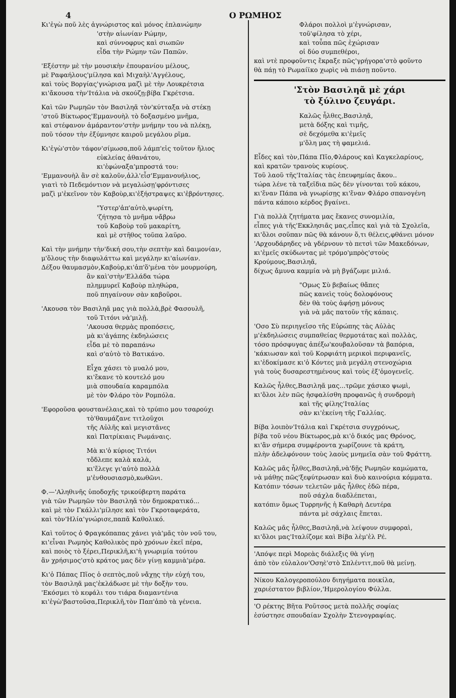4 Ο ΡΩΜΗΟΣ
Κι'ἐγὼ ποῦ λὲς ἀγνώριστος καὶ μόνος ἐπλανώμην
'στὴν αἰωνίαν Ρώμην,
καὶ σύννοφρυς καὶ σιωπῶν
εἶδα τὴν Ρώμην τῶν Παπῶν.
'Εξέστην μὲ τὴν μουσικὴν ἐπουρανίου μέλους,
μὲ Ραφαήλους'μίλησα καὶ Μιχαὴλ'Αγγέλους,
καὶ τοὺς Βοργίας'γνώρισα μαζὶ μὲ τὴν Λουκρέτσια
κι'ἄκουσα τὴν'Ιτάλια νὰ σκούζῃ:βίβα Γκρέτσια.
Καὶ τῶν Ρωμηῶν τὸν Βασιληᾶ τὸν'κύτταξα νὰ στέκῃ
'στοῦ Βίκτωρος'Εμμανουὴλ τὸ δοξασμένο μνῆμα,
καὶ στέφανον ἀμάραντον'στὴν μνήμην του νὰ πλέκῃ,
ποῦ τόσον τὴν ἐξύμνησε καιροῦ μεγάλου ρῖμα.
Κι'ἐγὼ'στὸν τάφον'σίμωσα,ποῦ λάμπ'εἰς τοῦτον ἥλιος
εὐκλείας ἀθανάτου,
κι'ἐφώναξα'μπροστά του:
'Εμμανουὴλ ἂν σὲ καλοῦν,ἀλλ'εἶσ'Εμμανουήλιος,
γιατὶ τὸ Πεδεμόντιον νὰ μεγαλώσῃ'φρόντισες
μαζὶ μ'ἐκεῖνον τὸν Καβοὺρ,κι'ἐξήστραψες κι'ἐβρόντησες.
"Υστερ'ἀπ'αὐτὸ,ψωρίτη,
'ζήτησα τὸ μνῆμα νἄβρω
τοῦ Καβοὺρ τοῦ μακαρίτη,
καὶ μὲ στῆθος τοῦπα λαῦρο.
Καὶ τὴν μνήμην τὴν'δική σου,τὴν σεπτὴν καὶ δαιμονίαν,
μ'ὅλους τὴν διαφυλάττω καὶ μεγάλην κι'αἰωνίαν.
Δέξου θαυμασμὸν,Καβοὺρ,κι'ἀπ'ὅ'μένα τὸν μουρμούρη,
ἂν καὶ'στὴν'Ελλάδα τώρα
πλημμυρεῖ Καβοὺρ πληθώρα,
ποῦ πηγαίνουν σὰν καβοῦροι.
'Ακουσα τὸν Βασιληᾶ μας γιὰ πολλὰ,βρὲ Φασουλῆ,
τοῦ Τιτόνι νὰ'μιλῇ.
'Ακουσα θερμὰς προπόσεις,
μὰ κι'ἀγάπης ἐκδηλώσεις
εἶδα μὲ τὸ παραπάνω
καὶ σ'αὐτὸ τὸ Βατικάνο.
Εἶχα χάσει τὸ μυαλό μου,
κι'ἔκανε τὸ κουτελό μου
μιὰ σπουδαία καραμπόλα
μὲ τὸν Φλάρο τὸν Ρομπόλα.
'Εφοροῦσα φουστανέλαις,καὶ τὸ τρύπιο μου τσαρούχι
τὸ'θαυμάζανε τιτλοῦχοι
τῆς Αὐλῆς καὶ μεγιστᾶνες
καὶ Πατρίκιαις Ρωμάναις.
Μὰ κι'ὁ κύριος Τιτόνι
τὄδλεπε καλὰ καλὰ,
κι'ἔλεγε γι'αὐτὸ πολλὰ
μ'ἐνθουσιασμὸ,κωθῶνι.
Φ.—'Αληθινῆς ὑποδοχῆς τρικούβερτη παράτα
γιὰ τῶν Ρωμηῶν τὸν Βασιληᾶ τὸν δημοκρατικό...
καὶ μὲ τὸν Γκάλλι'μίλησε καὶ τὸν Γκροταφεράτα,
καὶ τὸν'Ηλία'γνώρισε,παπᾶ Καθολικό.
Καὶ τοῦτος ὁ Φραγκόπαπας χάνει γιὰ'μᾶς τὸν νοῦ του,
κι'εἶναι Ρωμηὸς Καθολικὸς πρὸ χρόνων ἐκεῖ πέρα,
καὶ ποιὸς τὸ ξέρει,Περικλῆ,κι'ἡ γνωριμία τούτου
ἂν χρήσιμος'στὸ κράτος μας δὲν γίνῃ καμμιὰ'μέρα.
Κι'ὁ Πάπας Πῖος ὁ σεπτὸς,ποῦ νἄχῃς τὴν εὐχή του,
τὸν Βασιληᾶ μας'ἐκλάδωσε μὲ τὴν δοξὴν του.
'Εκόσμει τὸ κεφάλι του τιάρα διαμαντένια
κι'ἐγὼ'βαστοῦσα,Περικλῆ,τὸν Παπ'ἀπὸ τὰ γένεια.
Φλάροι πολλοὶ μ'ἐγνώρισαν,
τοῦ'φίλησα τὸ χέρι,
καὶ τοὖπα πῶς ἐχώρισαν
οἱ δύο συμπεθέροι,
καὶ ντὲ προφοῦντις ἔκραξε πῶς'γρήγορα'στὸ φοῦντο
θὰ πάῃ τὸ Ρωμαίϊκο χωρὶς νὰ πιάσῃ ποῦντο.
'Στὸν Βασιληᾶ μὲ χάρι
τὸ ξύλινο ζευγάρι.
Καλῶς ἦλθες,Βασιληᾶ,
μετὰ δόξης καὶ τιμῆς,
σὲ δεχόμεθα κι'ἐμεῖς
μ'ὅλη μας τὴ φαμελιά.
Εἶδες καὶ τὸν,Πάπα Πῖο,Φλάρους καὶ Καγκελαρίους,
καὶ κρατῶν τρανοὺς κυρίους.
Τοῦ λαοῦ τῆς'Ιταλίας τὰς ἐπευφημίας ἄκου..
τώρα λένε τὰ ταξεῖδια πῶς δὲν γίνονται τοῦ κάκου,
κι'ἕναν Πάπα νὰ γνωρίσῃς κι'ἕναν Φλάρο σπανογένη
πάντα κάποιο κέρδος βγαίνει.
Γιὰ πολλὰ ζητήματα μας ἔκανες συνομιλία,
εἶπες γιὰ τῆς'Εκκλησιᾶς μας,εἶπες καὶ γιὰ τὰ Σχολεῖα,
κι'ὅλοι σοῦπαν πῶς θὰ κάνουν ὅ,τι θέλεις,φθάνει μόνον
'Αρχουδάρηδες νὰ γδέρνουν τὸ πετσὶ τῶν Μακεδόνων,
κι'ἐμεῖς σκύδωντας μὲ τρόμο'μπρὸς'στοὺς Κρούμους,Βασιληᾶ,
δίχως ἄμυνα καμμία νὰ μὴ βγάζωμε μιλιά.
"Ομως Σὺ βεβαίως θἄπες
πῶς κανεὶς τοὺς δολοφόνους
δὲν θὰ τοὺς ἀφήσῃ μόνους
γιὰ νὰ μᾶς πατοῦν τῆς κάπαις.
'Οσο Σὺ περιηγεῖσο τῆς Εὐρώπης τὰς Αὐλὰς
μ'ἐκδηλώσεις συμπαθείας θερμοτάτας καὶ πολλὰς,
τόσο πρόσφυγας ἀπέξω'κουβαλοῦσαν τὰ βαπόρια,
'κάκιωσαν καὶ τοῦ Κορφιάτη μερικοὶ περιφανεῖς,
κι'ἐδοκίμασε κι'ὁ Κόντες μιὰ μεγάλη στενοχώρια
γιὰ τοὺς δυσαρεστημένους καὶ τοὺς ἐξ'ὁμογενεῖς.
Καλῶς ἦλθες,Βασιληᾶ μας...τρῶμε χάσικο ψωμὶ,
κι'ὅλοι λὲν πῶς ἠσφαλίσθη προφανῶς ἡ συνδρομὴ
καὶ τῆς φίλης'Ιταλίας
σὰν κι'ἐκείνη τῆς Γαλλίας.
Βίβα λοιπὸν'Ιτάλια καὶ Γκρέτσια συγχρόνως,
βίβα τοῦ νέου Βίκτωρος,μὰ κι'ὁ δικός μας Θρόνος,
κι'ἂν σήμερα συμφέροντα χωρίζουνε τὰ κράτη,
πλὴν ἀδελφόνουν τοὺς λαοὺς μνημεῖα σὰν τοῦ Φράττη.
Καλῶς μᾶς ἦλθες,Βασιληᾶ,νὰ'δῇς Ρωμηῶν καμώματα,
νὰ μάθῃς πῶς'ξεφύτρωσαν καὶ δυὸ καινούρια κόμματα.
Κατόπιν τόσων τελετῶν μᾶς ἦλθες ἐδῶ πέρα,
ποῦ σάχλα διαδλέπεται,
κατόπιν ὅμως Τυρρηνῆς ἡ Καθαρὴ Δευτέρα
πάντα μὲ σάχλαις ἕπεται.
Καλῶς μᾶς ἦλθες,Βασιληᾶ,νὰ λείψουν συμφοραὶ,
κι'ὅλοι μας'Ιταλίζομε καὶ Βίβα λὲμ'ἐλ Ρέ.
'Απόψε περὶ Μορεὰς διάλεξις θὰ γίνῃ
ἀπὸ τὸν εὐλαλον'Οσηὲ'στὸ Σπλέντιτ,ποῦ θὰ μείνῃ.
Νίκου Καλογεροπούλου διηγήματα ποικίλα,
χαριέστατον βιβλίον,'Ημερολογίου Φύλλα.
'Ο ρέκτης Βῆτα Ροῦτσος μετὰ πολλῆς σοφίας
ἐσύστησε σπουδαίαν Σχολὴν Στενογραφίας.